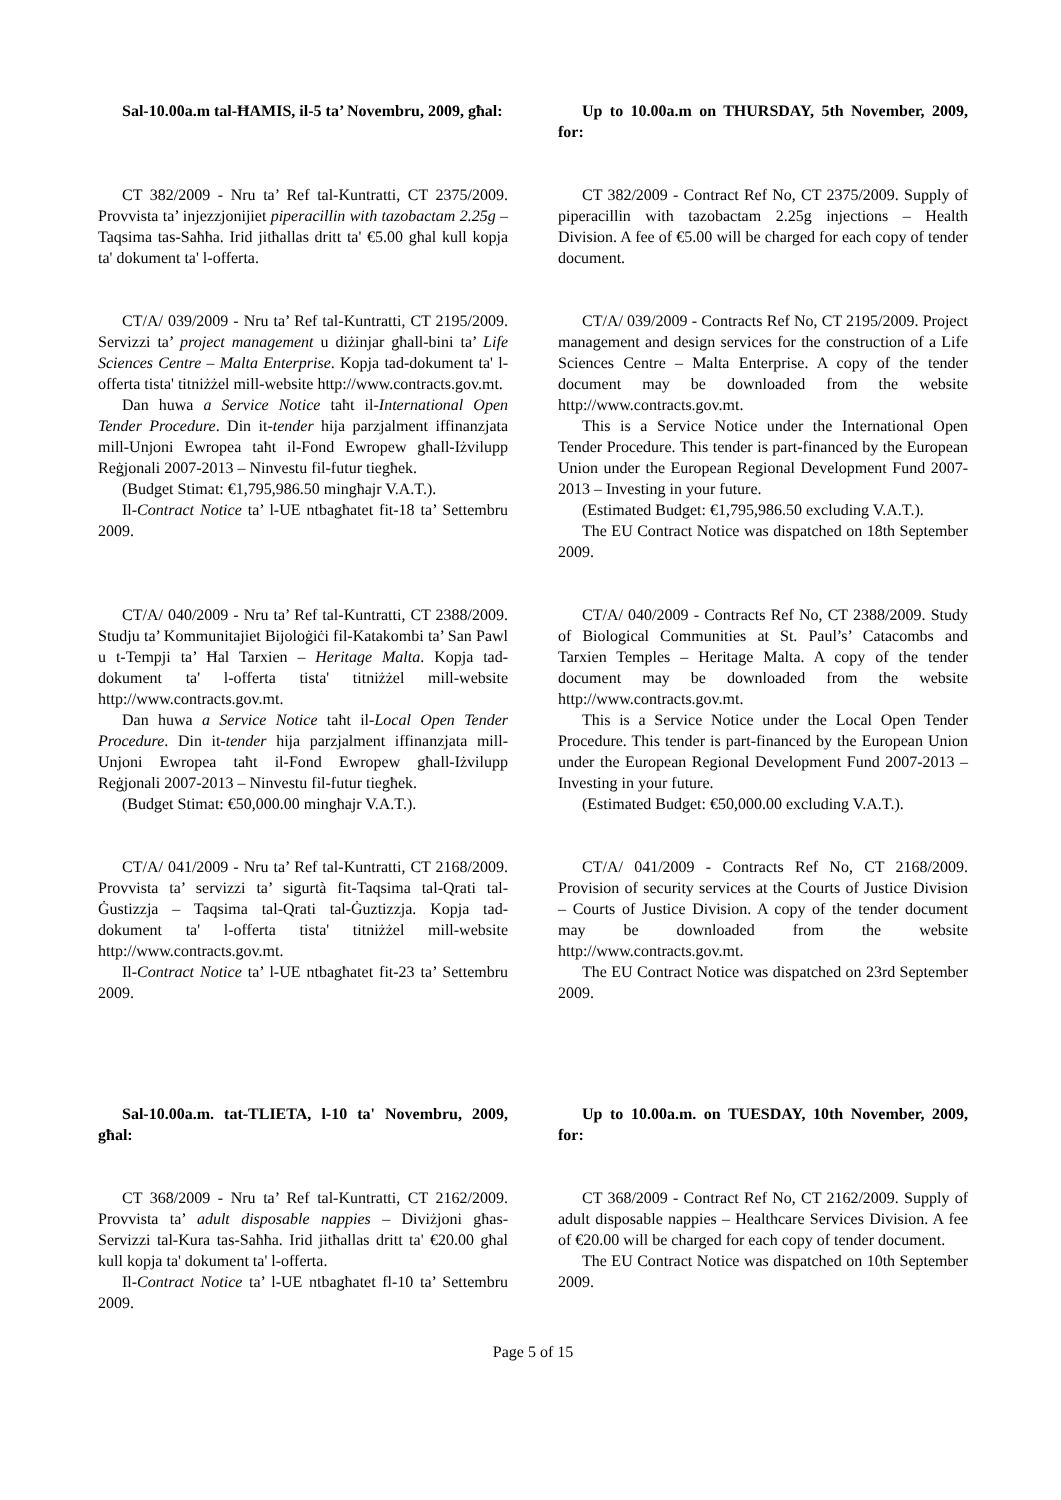Sal-10.00a.m tal-ĦAMIS, il-5 ta’ Novembru, 2009, għal:
Up to 10.00a.m on THURSDAY, 5th November, 2009, for:
CT 382/2009 - Nru ta’ Ref tal-Kuntratti, CT 2375/2009. Provvista ta’ injezzjonijiet piperacillin with tazobactam 2.25g – Taqsima tas-Saħħa. Irid jitħallas dritt ta' €5.00 għal kull kopja ta' dokument ta' l-offerta.
CT 382/2009 - Contract Ref No, CT 2375/2009. Supply of piperacillin with tazobactam 2.25g injections – Health Division. A fee of €5.00 will be charged for each copy of tender document.
CT/A/ 039/2009 - Nru ta’ Ref tal-Kuntratti, CT 2195/2009. Servizzi ta’ project management u diżinjar għall-bini ta’ Life Sciences Centre – Malta Enterprise. Kopja tad-dokument ta' l-offerta tista' titniżżel mill-website http://www.contracts.gov.mt.
Dan huwa a Service Notice taħt il-International Open Tender Procedure. Din it-tender hija parzjalment iffinanzjata mill-Unjoni Ewropea taħt il-Fond Ewropew għall-Iżvilupp Reġjonali 2007-2013 – Ninvestu fil-futur tiegħek.
(Budget Stimat: €1,795,986.50 mingħajr V.A.T.).
Il-Contract Notice ta’ l-UE ntbagħatet fit-18 ta’ Settembru 2009.
CT/A/ 039/2009 - Contracts Ref No, CT 2195/2009. Project management and design services for the construction of a Life Sciences Centre – Malta Enterprise. A copy of the tender document may be downloaded from the website http://www.contracts.gov.mt.
This is a Service Notice under the International Open Tender Procedure. This tender is part-financed by the European Union under the European Regional Development Fund 2007-2013 – Investing in your future.
(Estimated Budget: €1,795,986.50 excluding V.A.T.).
The EU Contract Notice was dispatched on 18th September 2009.
CT/A/ 040/2009 - Nru ta’ Ref tal-Kuntratti, CT 2388/2009. Studju ta’ Kommunitajiet Bijoloġiċi fil-Katakombi ta’ San Pawl u t-Tempji ta’ Ħal Tarxien – Heritage Malta. Kopja tad-dokument ta' l-offerta tista' titniżżel mill-website http://www.contracts.gov.mt.
Dan huwa a Service Notice taħt il-Local Open Tender Procedure. Din it-tender hija parzjalment iffinanzjata mill-Unjoni Ewropea taħt il-Fond Ewropew għall-Iżvilupp Reġjonali 2007-2013 – Ninvestu fil-futur tiegħek.
(Budget Stimat: €50,000.00 mingħajr V.A.T.).
CT/A/ 040/2009 - Contracts Ref No, CT 2388/2009. Study of Biological Communities at St. Paul’s’ Catacombs and Tarxien Temples – Heritage Malta. A copy of the tender document may be downloaded from the website http://www.contracts.gov.mt.
This is a Service Notice under the Local Open Tender Procedure. This tender is part-financed by the European Union under the European Regional Development Fund 2007-2013 – Investing in your future.
(Estimated Budget: €50,000.00 excluding V.A.T.).
CT/A/ 041/2009 - Nru ta’ Ref tal-Kuntratti, CT 2168/2009. Provvista ta’ servizzi ta’ sigurtà fit-Taqsima tal-Qrati tal-Ġustizzja – Taqsima tal-Qrati tal-Ġuztizzja. Kopja tad-dokument ta' l-offerta tista' titniżżel mill-website http://www.contracts.gov.mt.
Il-Contract Notice ta’ l-UE ntbagħatet fit-23 ta’ Settembru 2009.
CT/A/ 041/2009 - Contracts Ref No, CT 2168/2009. Provision of security services at the Courts of Justice Division – Courts of Justice Division. A copy of the tender document may be downloaded from the website http://www.contracts.gov.mt.
The EU Contract Notice was dispatched on 23rd September 2009.
Sal-10.00a.m. tat-TLIETA, l-10 ta' Novembru, 2009, għal:
Up to 10.00a.m. on TUESDAY, 10th November, 2009, for:
CT 368/2009 - Nru ta’ Ref tal-Kuntratti, CT 2162/2009. Provvista ta’ adult disposable nappies – Diviżjoni għas-Servizzi tal-Kura tas-Saħħa. Irid jitħallas dritt ta' €20.00 għal kull kopja ta' dokument ta' l-offerta.
Il-Contract Notice ta’ l-UE ntbagħatet fl-10 ta’ Settembru 2009.
CT 368/2009 - Contract Ref No, CT 2162/2009. Supply of adult disposable nappies – Healthcare Services Division. A fee of €20.00 will be charged for each copy of tender document.
The EU Contract Notice was dispatched on 10th September 2009.
Page 5 of 15